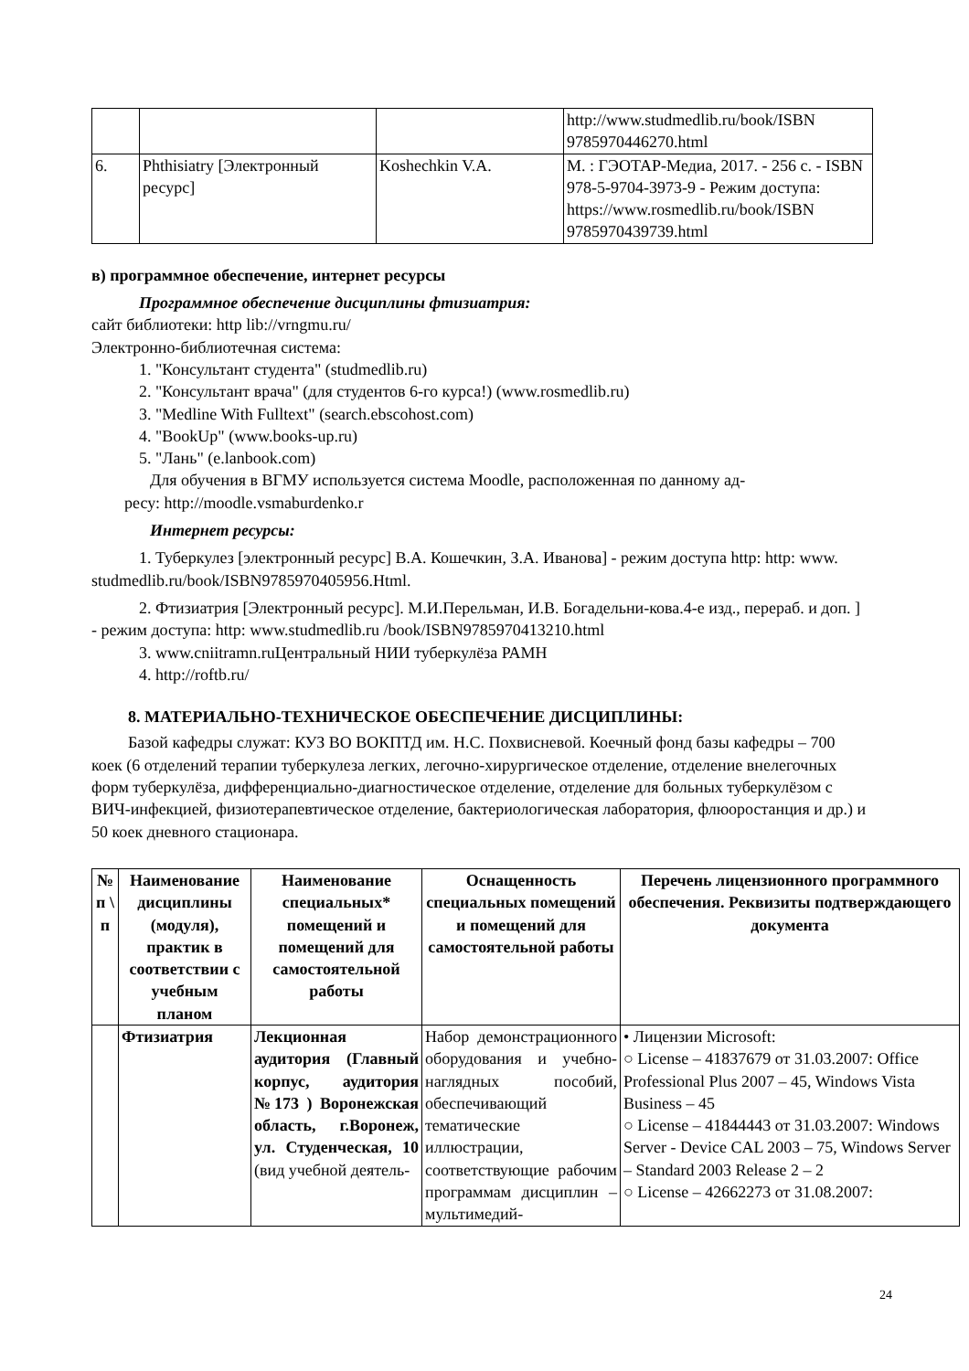| | | | http://www.studmedlib.ru/book/ISBN 9785970446270.html |
| 6. | Phthisiatry [Электронный ресурс] | Koshechkin V.A. | М. : ГЭОТАР-Медиа, 2017. - 256 с. - ISBN 978-5-9704-3973-9 - Режим доступа: https://www.rosmedlib.ru/book/ISBN 9785970439739.html |
в) программное обеспечение, интернет ресурсы
Программное обеспечение дисциплины фтизиатрия:
сайт библиотеки: http lib://vrngmu.ru/
Электронно-библиотечная система:
1. "Консультант студента" (studmedlib.ru)
2. "Консультант врача" (для студентов 6-го курса!) (www.rosmedlib.ru)
3. "Medline With Fulltext" (search.ebscohost.com)
4. "BookUp" (www.books-up.ru)
5. "Лань" (e.lanbook.com)
Для обучения в ВГМУ используется система Moodle, расположенная по данному ад-
ресу: http://moodle.vsmaburdenko.r
Интернет ресурсы:
1. Туберкулез [электронный ресурс] В.А. Кошечкин, З.А. Иванова] - режим доступа http: http: www. studmedlib.ru/book/ISBN9785970405956.Html.
2. Фтизиатрия [Электронный ресурс]. М.И.Перельман, И.В. Богадельни-кова.4-е изд., перераб. и доп. ] - режим доступа: http: www.studmedlib.ru /book/ISBN9785970413210.html
3. www.cniitramn.ruЦентральный НИИ туберкулёза РАМН
4. http://roftb.ru/
8. МАТЕРИАЛЬНО-ТЕХНИЧЕСКОЕ ОБЕСПЕЧЕНИЕ ДИСЦИПЛИНЫ:
Базой кафедры служат: КУЗ ВО ВОКПТД им. Н.С. Похвисневой. Коечный фонд базы кафедры – 700 коек (6 отделений терапии туберкулеза легких, легочно-хирургическое отделение, отделение внелегочных форм туберкулёза, дифференциально-диагностическое отделение, отделение для больных туберкулёзом с ВИЧ-инфекцией, физиотерапевтическое отделение, бактериологическая лаборатория, флюоростанция и др.) и 50 коек дневного стационара.
| № п \ п | Наименование дисциплины (модуля), практик в соответствии с учебным планом | Наименование специальных* помещений и помещений для самостоятельной работы | Оснащенность специальных помещений и помещений для самостоятельной работы | Перечень лицензионного программного обеспечения. Реквизиты подтверждающего документа |
| --- | --- | --- | --- | --- |
| | Фтизиатрия | Лекционная аудитория (Главный корпус, аудитория №173 ) Воронежская область, г.Воронеж, ул. Студенческая, 10 (вид учебной деятель- | Набор демонстрационного оборудования и учебно-наглядных пособий, обеспечивающий тематические иллюстрации, соответствующие рабочим программам дисциплин – мультимедий- | • Лицензии Microsoft: ○ License – 41837679 от 31.03.2007: Office Professional Plus 2007 – 45, Windows Vista Business – 45 ○ License – 41844443 от 31.03.2007: Windows Server - Device CAL 2003 – 75, Windows Server – Standard 2003 Release 2 – 2 ○ License – 42662273 от 31.08.2007: |
24